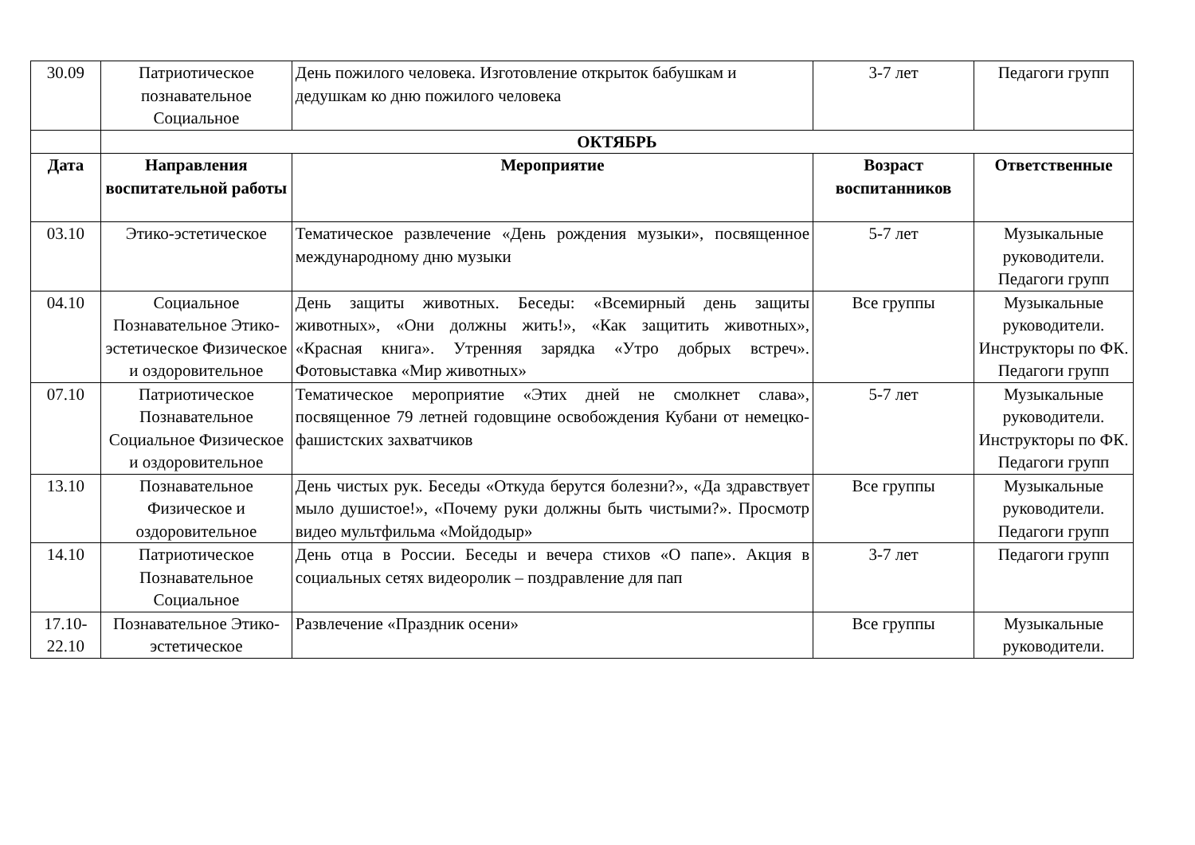| 30.09 | Патриотическое познавательное Социальное | День пожилого человека. Изготовление открыток бабушкам и дедушкам ко дню пожилого человека | 3-7 лет | Педагоги групп |
| | ОКТЯБРЬ | | | |
| Дата | Направления воспитательной работы | Мероприятие | Возраст воспитанников | Ответственные |
| 03.10 | Этико-эстетическое | Тематическое развлечение «День рождения музыки», посвященное международному дню музыки | 5-7 лет | Музыкальные руководители. Педагоги групп |
| 04.10 | Социальное Познавательное Этико-эстетическое Физическое и оздоровительное | День защиты животных. Беседы: «Всемирный день защиты животных», «Они должны жить!», «Как защитить животных», «Красная книга». Утренняя зарядка «Утро добрых встреч». Фотовыставка «Мир животных» | Все группы | Музыкальные руководители. Инструкторы по ФК. Педагоги групп |
| 07.10 | Патриотическое Познавательное Социальное Физическое и оздоровительное | Тематическое мероприятие «Этих дней не смолкнет слава», посвященное 79 летней годовщине освобождения Кубани от немецко-фашистских захватчиков | 5-7 лет | Музыкальные руководители. Инструкторы по ФК. Педагоги групп |
| 13.10 | Познавательное Физическое и оздоровительное | День чистых рук. Беседы «Откуда берутся болезни?», «Да здравствует мыло душистое!», «Почему руки должны быть чистыми?». Просмотр видео мультфильма «Мойдодыр» | Все группы | Музыкальные руководители. Педагоги групп |
| 14.10 | Патриотическое Познавательное Социальное | День отца в России. Беседы и вечера стихов «О папе». Акция в социальных сетях видеоролик – поздравление для пап | 3-7 лет | Педагоги групп |
| 17.10-22.10 | Познавательное Этико-эстетическое | Развлечение «Праздник осени» | Все группы | Музыкальные руководители. |